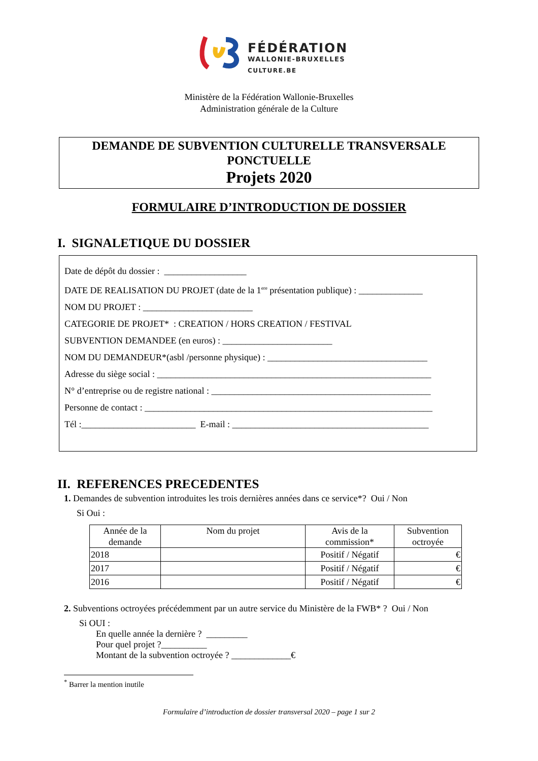FÉDÉRATION
WALLONIE-BRUXELLES
CULTURE.BE
Ministère de la Fédération Wallonie-Bruxelles
Administration générale de la Culture
DEMANDE DE SUBVENTION CULTURELLE TRANSVERSALE
PONCTUELLE
Projets 2020
FORMULAIRE D’INTRODUCTION DE DOSSIER
I. SIGNALETIQUE DU DOSSIER
Date de dépôt du dossier : __________________
DATE DE REALISATION DU PROJET (date de la 1<sup>ere</sup> présentation publique) : ______________
NOM DU PROJET : ________________________
CATEGORIE DE PROJET* : CREATION / HORS CREATION / FESTIVAL
SUBVENTION DEMANDEE (en euros) : ________________________
NOM DU DEMANDEUR*(asbl /personne physique) : ___________________________________
Adresse du siège social : ____________________________________________________________
N° d’entreprise ou de registre national : ________________________________________________
Personne de contact : _______________________________________________________________
Tél :_________________________ E-mail : ___________________________________________
II. REFERENCES PRECEDENTES
1. Demandes de subvention introduites les trois dernières années dans ce service*? Oui / Non
Si Oui :
| Année de la demande | Nom du projet | Avis de la commission* | Subvention octroyée |
| --- | --- | --- | --- |
| 2018 | | Positif / Négatif | € |
| 2017 | | Positif / Négatif | € |
| 2016 | | Positif / Négatif | € |
2. Subventions octroyées précédemment par un autre service du Ministère de la FWB* ? Oui / Non
Si OUI :
En quelle année la dernière ? _________
Pour quel projet ?__________
Montant de la subvention octroyée ? _____________€
<sup>*</sup> Barrer la mention inutile
Formulaire d’introduction de dossier transversal 2020 – page 1 sur 2